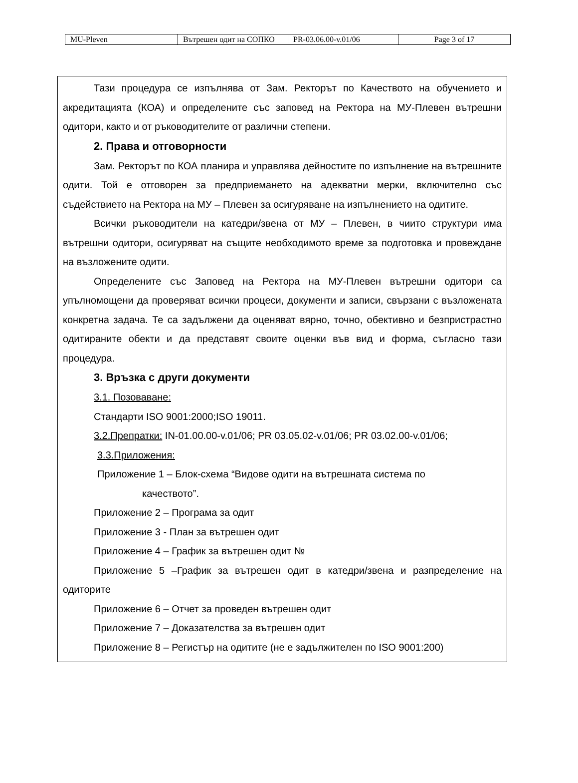| MU-Pleven | Вътрешен одит на СОПКО | PR-03.06.00-v.01/06 | Page 3 of 17 |
Тази процедура се изпълнява от Зам. Ректорът по Качеството на обучението и акредитацията (КОА) и определените със заповед на Ректора на МУ-Плевен вътрешни одитори, както и от ръководителите от различни степени.
2. Права и отговорности
Зам. Ректорът по КОА планира и управлява дейностите по изпълнение на вътрешните одити. Той е отговорен за предприемането на адекватни мерки, включително със съдействието на Ректора на МУ – Плевен за осигуряване на изпълнението на одитите.
Всички ръководители на катедри/звена от МУ – Плевен, в чиито структури има вътрешни одитори, осигуряват на същите необходимото време за подготовка и провеждане на възложените одити.
Определените със Заповед на Ректора на МУ-Плевен вътрешни одитори са упълномощени да проверяват всички процеси, документи и записи, свързани с възложената конкретна задача. Те са задължени да оценяват вярно, точно, обективно и безпристрастно одитираните обекти и да представят своите оценки във вид и форма, съгласно тази процедура.
3. Връзка с други документи
3.1. Позоваване:
Стандарти ISO 9001:2000;ISO 19011.
3.2.Препратки: IN-01.00.00-v.01/06; PR 03.05.02-v.01/06; PR 03.02.00-v.01/06;
3.3.Приложения:
Приложение 1 – Блок-схема “Видове одити на вътрешната система по
качеството”.
Приложение 2 – Програма за одит
Приложение 3 - План за вътрешен одит
Приложение 4 – График за вътрешен одит №
Приложение 5 –График за вътрешен одит в катедри/звена и разпределение на одиторите
Приложение 6 – Отчет за проведен вътрешен одит
Приложение 7 – Доказателства за вътрешен одит
Приложение 8 – Регистър на одитите (не е задължителен по ISO 9001:200)